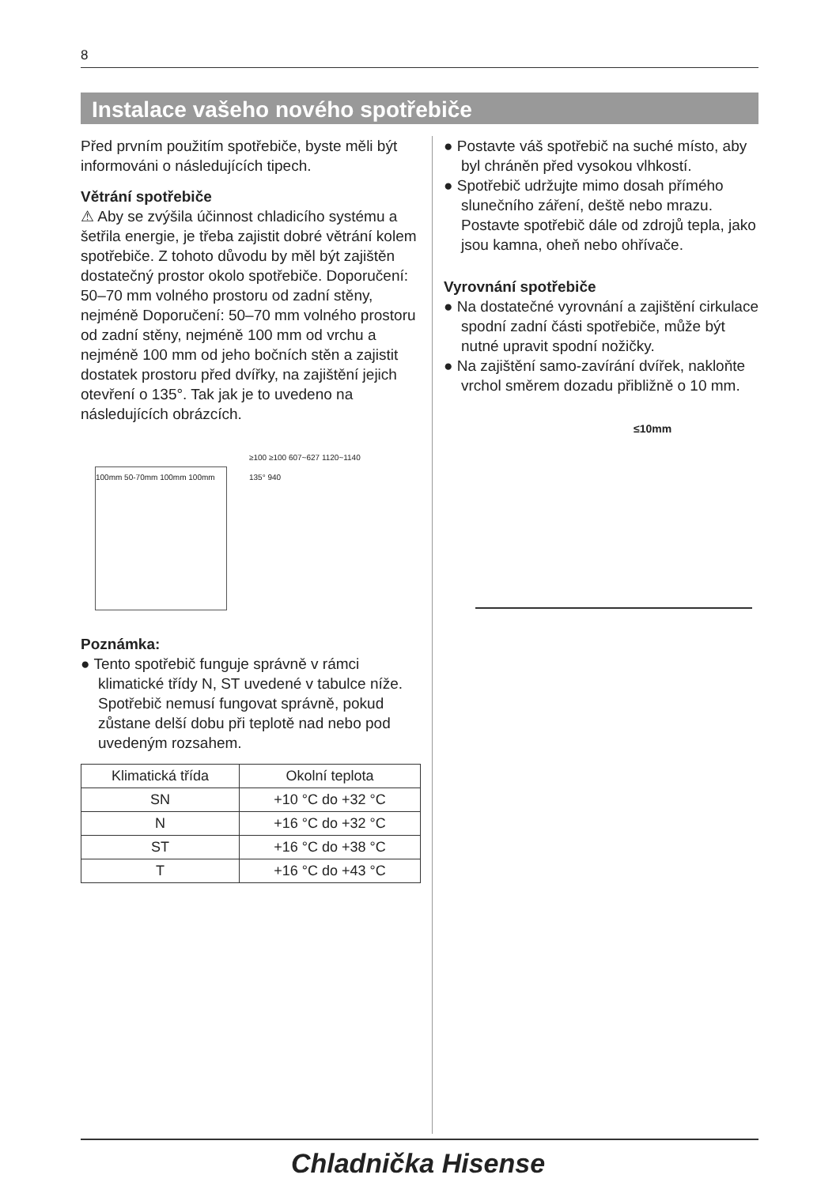8
Instalace vašeho nového spotřebiče
Před prvním použitím spotřebiče, byste měli být informováni o následujících tipech.
Větrání spotřebiče
⚠ Aby se zvýšila účinnost chladicího systému a šetřila energie, je třeba zajistit dobré větrání kolem spotřebiče. Z tohoto důvodu by měl být zajištěn dostatečný prostor okolo spotřebiče. Doporučení: 50–70 mm volného prostoru od zadní stěny, nejméně Doporučení: 50–70 mm volného prostoru od zadní stěny, nejméně 100 mm od vrchu a nejméně 100 mm od jeho bočních stěn a zajistit dostatek prostoru před dvířky, na zajištění jejich otevření o 135°. Tak jak je to uvedeno na následujících obrázcích.
100mm 50-70mm 100mm 100mm
≥100 ≥100 607~627 1120~1140 135° 940
Poznámka:
● Tento spotřebič funguje správně v rámci klimatické třídy N, ST uvedené v tabulce níže.
Spotřebič nemusí fungovat správně, pokud zůstane delší dobu při teplotě nad nebo pod uvedeným rozsahem.
| Klimatická třída | Okolní teplota |
| --- | --- |
| SN | +10 °C do +32 °C |
| N | +16 °C do +32 °C |
| ST | +16 °C do +38 °C |
| T | +16 °C do +43 °C |
● Postavte váš spotřebič na suché místo, aby byl chráněn před vysokou vlhkostí.
● Spotřebič udržujte mimo dosah přímého slunečního záření, deště nebo mrazu. Postavte spotřebič dále od zdrojů tepla, jako jsou kamna, oheň nebo ohřívače.
Vyrovnání spotřebiče
● Na dostatečné vyrovnání a zajištění cirkulace spodní zadní části spotřebiče, může být nutné upravit spodní nožičky.
● Na zajištění samo-zavírání dvířek, nakloňte vrchol směrem dozadu přibližně o 10 mm.
≤10mm
Chladnička Hisense